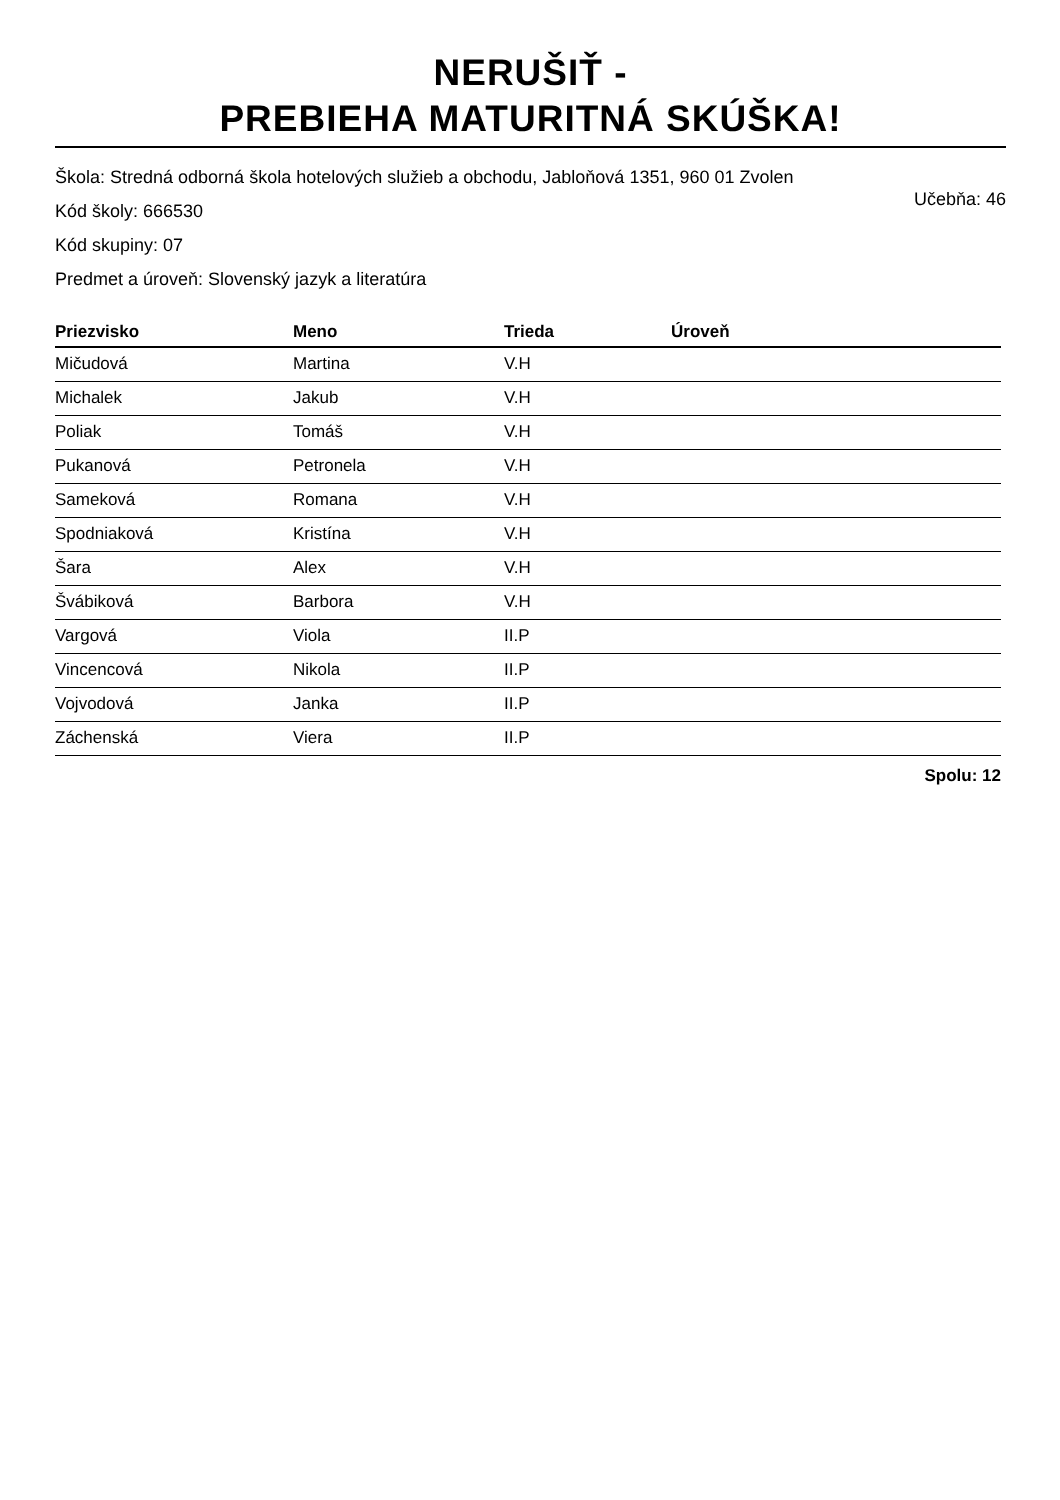NERUŠIŤ -
PREBIEHA MATURITNÁ SKÚŠKA!
Škola: Stredná odborná škola hotelových služieb a obchodu, Jabloňová 1351, 960 01 Zvolen
Kód školy: 666530 Učebňa: 46
Kód skupiny: 07
Predmet a úroveň: Slovenský jazyk a literatúra
| Priezvisko | Meno | Trieda | Úroveň |
| --- | --- | --- | --- |
| Mičudová | Martina | V.H | |
| Michalek | Jakub | V.H | |
| Poliak | Tomáš | V.H | |
| Pukanová | Petronela | V.H | |
| Sameková | Romana | V.H | |
| Spodniaková | Kristína | V.H | |
| Šara | Alex | V.H | |
| Švábiková | Barbora | V.H | |
| Vargová | Viola | II.P | |
| Vincencová | Nikola | II.P | |
| Vojvodová | Janka | II.P | |
| Záchenská | Viera | II.P | |
Spolu: 12